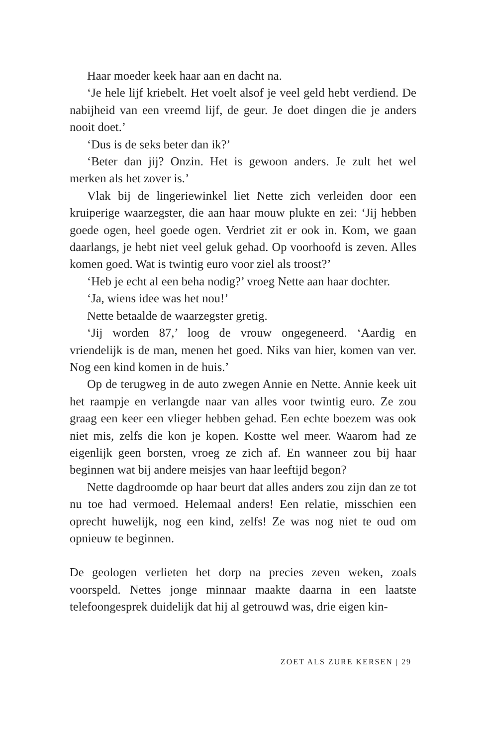Haar moeder keek haar aan en dacht na.
‘Je hele lijf kriebelt. Het voelt alsof je veel geld hebt verdiend. De nabijheid van een vreemd lijf, de geur. Je doet dingen die je anders nooit doet.’
‘Dus is de seks beter dan ik?’
‘Beter dan jij? Onzin. Het is gewoon anders. Je zult het wel merken als het zover is.’
Vlak bij de lingeriewinkel liet Nette zich verleiden door een kruiperige waarzegster, die aan haar mouw plukte en zei: ‘Jij hebben goede ogen, heel goede ogen. Verdriet zit er ook in. Kom, we gaan daarlangs, je hebt niet veel geluk gehad. Op voorhoofd is zeven. Alles komen goed. Wat is twintig euro voor ziel als troost?’
‘Heb je echt al een beha nodig?’ vroeg Nette aan haar dochter.
‘Ja, wiens idee was het nou!’
Nette betaalde de waarzegster gretig.
‘Jij worden 87,’ loog de vrouw ongegeneerd. ‘Aardig en vriendelijk is de man, menen het goed. Niks van hier, komen van ver. Nog een kind komen in de huis.’
Op de terugweg in de auto zwegen Annie en Nette. Annie keek uit het raampje en verlangde naar van alles voor twintig euro. Ze zou graag een keer een vlieger hebben gehad. Een echte boezem was ook niet mis, zelfs die kon je kopen. Kostte wel meer. Waarom had ze eigenlijk geen borsten, vroeg ze zich af. En wanneer zou bij haar beginnen wat bij andere meisjes van haar leeftijd begon?
Nette dagdroomde op haar beurt dat alles anders zou zijn dan ze tot nu toe had vermoed. Helemaal anders! Een relatie, misschien een oprecht huwelijk, nog een kind, zelfs! Ze was nog niet te oud om opnieuw te beginnen.
De geologen verlieten het dorp na precies zeven weken, zoals voorspeld. Nettes jonge minnaar maakte daarna in een laatste telefoongesprek duidelijk dat hij al getrouwd was, drie eigen kin-
ZOET ALS ZURE KERSEN | 29